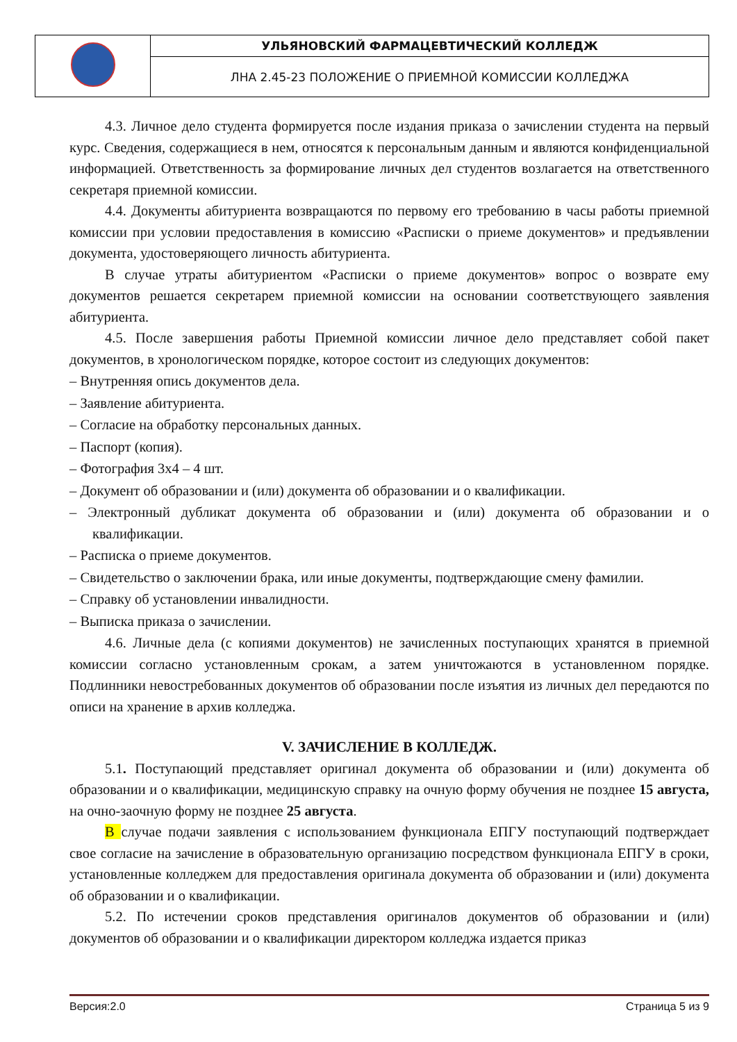| | УЛЬЯНОВСКИЙ ФАРМАЦЕВТИЧЕСКИЙ КОЛЛЕДЖ |
| | ЛНА 2.45-23 ПОЛОЖЕНИЕ О ПРИЕМНОЙ КОМИССИИ КОЛЛЕДЖА |
4.3. Личное дело студента формируется после издания приказа о зачислении студента на первый курс. Сведения, содержащиеся в нем, относятся к персональным данным и являются конфиденциальной информацией. Ответственность за формирование личных дел студентов возлагается на ответственного секретаря приемной комиссии.
4.4. Документы абитуриента возвращаются по первому его требованию в часы работы приемной комиссии при условии предоставления в комиссию «Расписки о приеме документов» и предъявлении документа, удостоверяющего личность абитуриента.
В случае утраты абитуриентом «Расписки о приеме документов» вопрос о возврате ему документов решается секретарем приемной комиссии на основании соответствующего заявления абитуриента.
4.5. После завершения работы Приемной комиссии личное дело представляет собой пакет документов, в хронологическом порядке, которое состоит из следующих документов:
– Внутренняя опись документов дела.
– Заявление абитуриента.
– Согласие на обработку персональных данных.
– Паспорт (копия).
– Фотография 3х4 – 4 шт.
– Документ об образовании и (или) документа об образовании и о квалификации.
– Электронный дубликат документа об образовании и (или) документа об образовании и о квалификации.
– Расписка о приеме документов.
– Свидетельство о заключении брака, или иные документы, подтверждающие смену фамилии.
– Справку об установлении инвалидности.
– Выписка приказа о зачислении.
4.6. Личные дела (с копиями документов) не зачисленных поступающих хранятся в приемной комиссии согласно установленным срокам, а затем уничтожаются в установленном порядке. Подлинники невостребованных документов об образовании после изъятия из личных дел передаются по описи на хранение в архив колледжа.
V. ЗАЧИСЛЕНИЕ В КОЛЛЕДЖ.
5.1. Поступающий представляет оригинал документа об образовании и (или) документа об образовании и о квалификации, медицинскую справку на очную форму обучения не позднее 15 августа, на очно-заочную форму не позднее 25 августа.
В случае подачи заявления с использованием функционала ЕПГУ поступающий подтверждает свое согласие на зачисление в образовательную организацию посредством функционала ЕПГУ в сроки, установленные колледжем для предоставления оригинала документа об образовании и (или) документа об образовании и о квалификации.
5.2. По истечении сроков представления оригиналов документов об образовании и (или) документов об образовании и о квалификации директором колледжа издается приказ
Версия:2.0 Страница 5 из 9